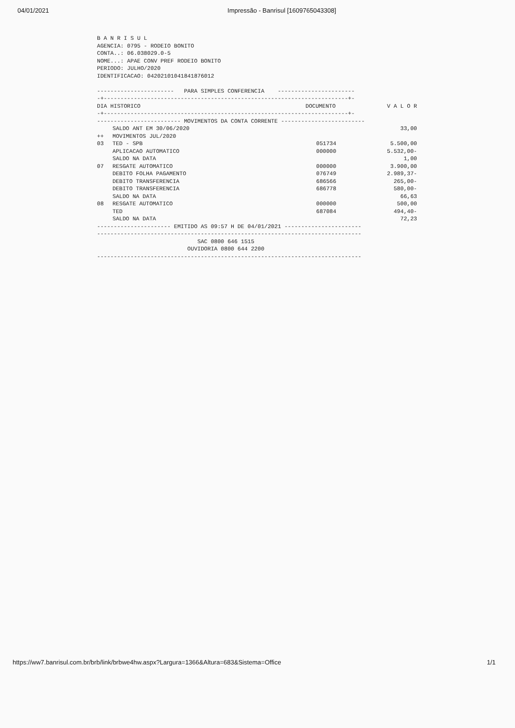04/01/2021 Impressão - Banrisul [1609765043308]
B A N R I S U L
AGENCIA: 0795 - RODEIO BONITO
CONTA..: 06.038029.0-5
NOME...: APAE CONV PREF RODEIO BONITO
PERIODO: JULHO/2020
IDENTIFICACAO: 04202101041841876012

-----------------------   PARA SIMPLES CONFERENCIA    -----------------------
-+-------------------------------------------------------------------------+-
| DIA HISTORICO | DOCUMENTO | V A L O R |
| --- | --- | --- |
-+-------------------------------------------------------------------------+-
------------------------- MOVIMENTOS DA CONTA CORRENTE -------------------------
| | SALDO ANT EM 30/06/2020 | | 33,00 |
| ++ | MOVIMENTOS JUL/2020 | | |
| 03 | TED - SPB | 051734 | 5.500,00 |
| | APLICACAO AUTOMATICO | 000000 | 5.532,00- |
| | SALDO NA DATA | | 1,00 |
| 07 | RESGATE AUTOMATICO | 000000 | 3.900,00 |
| | DEBITO FOLHA PAGAMENTO | 076749 | 2.989,37- |
| | DEBITO TRANSFERENCIA | 686566 | 265,00- |
| | DEBITO TRANSFERENCIA | 686778 | 580,00- |
| | SALDO NA DATA | | 66,63 |
| 08 | RESGATE AUTOMATICO | 000000 | 500,00 |
| | TED | 687084 | 494,40- |
| | SALDO NA DATA | | 72,23 |
---------------------- EMITIDO AS 09:57 H DE 04/01/2021 -----------------------
-------------------------------------------------------------------------------
                              SAC 0800 646 1515
                           OUVIDORIA 0800 644 2200
-------------------------------------------------------------------------------
https://ww7.banrisul.com.br/brb/link/brbwe4hw.aspx?Largura=1366&Altura=683&Sistema=Office 1/1